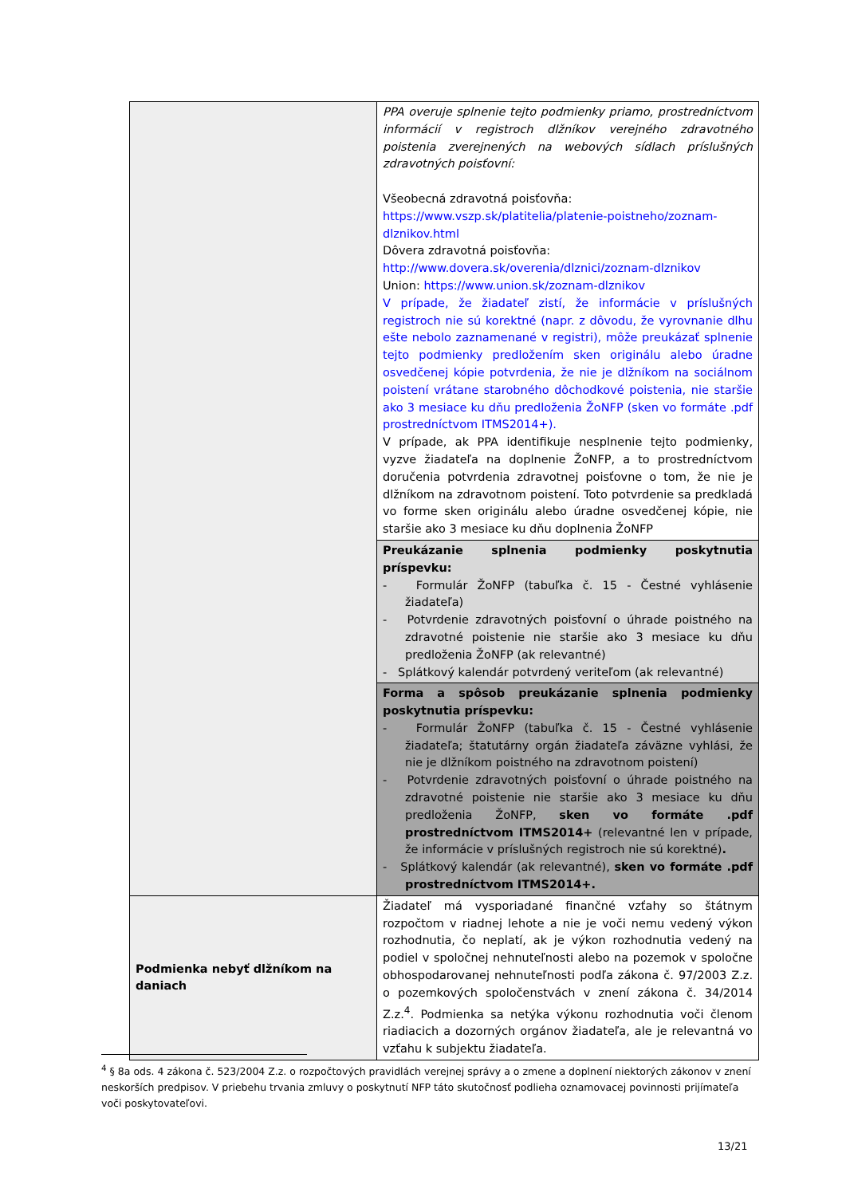| | PPA overuje splnenie tejto podmienky priamo, prostredníctvom informácií v registroch dlžníkov verejného zdravotného poistenia zverejnených na webových sídlach príslušných zdravotných poisťovní: Všeobecná zdravotná poisťovňa: https://www.vszp.sk/platitelia/platenie-poistneho/zoznam-dlznikov.html Dôvera zdravotná poisťovňa: http://www.dovera.sk/overenia/dlznici/zoznam-dlznikov Union: https://www.union.sk/zoznam-dlznikov V prípade, že žiadateľ zistí, že informácie v príslušných registroch nie sú korektné (napr. z dôvodu, že vyrovnanie dlhu ešte nebolo zaznamenané v registri), môže preukázať splnenie tejto podmienky predložením sken originálu alebo úradne osvedčenej kópie potvrdenia, že nie je dlžníkom na sociálnom poistení vrátane starobného dôchodkové poistenia, nie staršie ako 3 mesiace ku dňu predloženia ŽoNFP (sken vo formáte .pdf prostredníctvom ITMS2014+). V prípade, ak PPA identifikuje nesplnenie tejto podmienky, vyzve žiadateľa na doplnenie ŽoNFP, a to prostredníctvom doručenia potvrdenia zdravotnej poisťovne o tom, že nie je dlžníkom na zdravotnom poistení. Toto potvrdenie sa predkladá vo forme sken originálu alebo úradne osvedčenej kópie, nie staršie ako 3 mesiace ku dňu doplnenia ŽoNFP |
| | Preukázanie splnenia podmienky poskytnutia príspevku: - Formulár ŽoNFP (tabuľka č. 15 - Čestné vyhlásenie žiadateľa) - Potvrdenie zdravotných poisťovní o úhrade poistného na zdravotné poistenie nie staršie ako 3 mesiace ku dňu predloženia ŽoNFP (ak relevantné) - Splátkový kalendár potvrdený veriteľom (ak relevantné) |
| | Forma a spôsob preukázanie splnenia podmienky poskytnutia príspevku: - Formulár ŽoNFP (tabuľka č. 15 - Čestné vyhlásenie žiadateľa; štatutárny orgán žiadateľa záväzne vyhlási, že nie je dlžníkom poistného na zdravotnom poistení) - Potvrdenie zdravotných poisťovní o úhrade poistného na zdravotné poistenie nie staršie ako 3 mesiace ku dňu predloženia ŽoNFP, sken vo formáte .pdf prostredníctvom ITMS2014+ (relevantné len v prípade, že informácie v príslušných registroch nie sú korektné) . - Splátkový kalendár (ak relevantné), sken vo formáte .pdf prostredníctvom ITMS2014+. |
| Podmienka nebyť dlžníkom na daniach | Žiadateľ má vysporiadané finančné vzťahy so štátnym rozpočtom v riadnej lehote a nie je voči nemu vedený výkon rozhodnutia, čo neplatí, ak je výkon rozhodnutia vedený na podiel v spoločnej nehnuteľnosti alebo na pozemok v spoločne obhospodarovanej nehnuteľnosti podľa zákona č. 97/2003 Z.z. o pozemkových spoločenstvách v znení zákona č. 34/2014 Z.z.<sup>4</sup>. Podmienka sa netýka výkonu rozhodnutia voči členom riadiacich a dozorných orgánov žiadateľa, ale je relevantná vo vzťahu k subjektu žiadateľa. |
<sup>4</sup> § 8a ods. 4 zákona č. 523/2004 Z.z. o rozpočtových pravidlách verejnej správy a o zmene a doplnení niektorých zákonov v znení neskorších predpisov. V priebehu trvania zmluvy o poskytnutí NFP táto skutočnosť podlieha oznamovacej povinnosti prijímateľa voči poskytovateľovi.
13/21